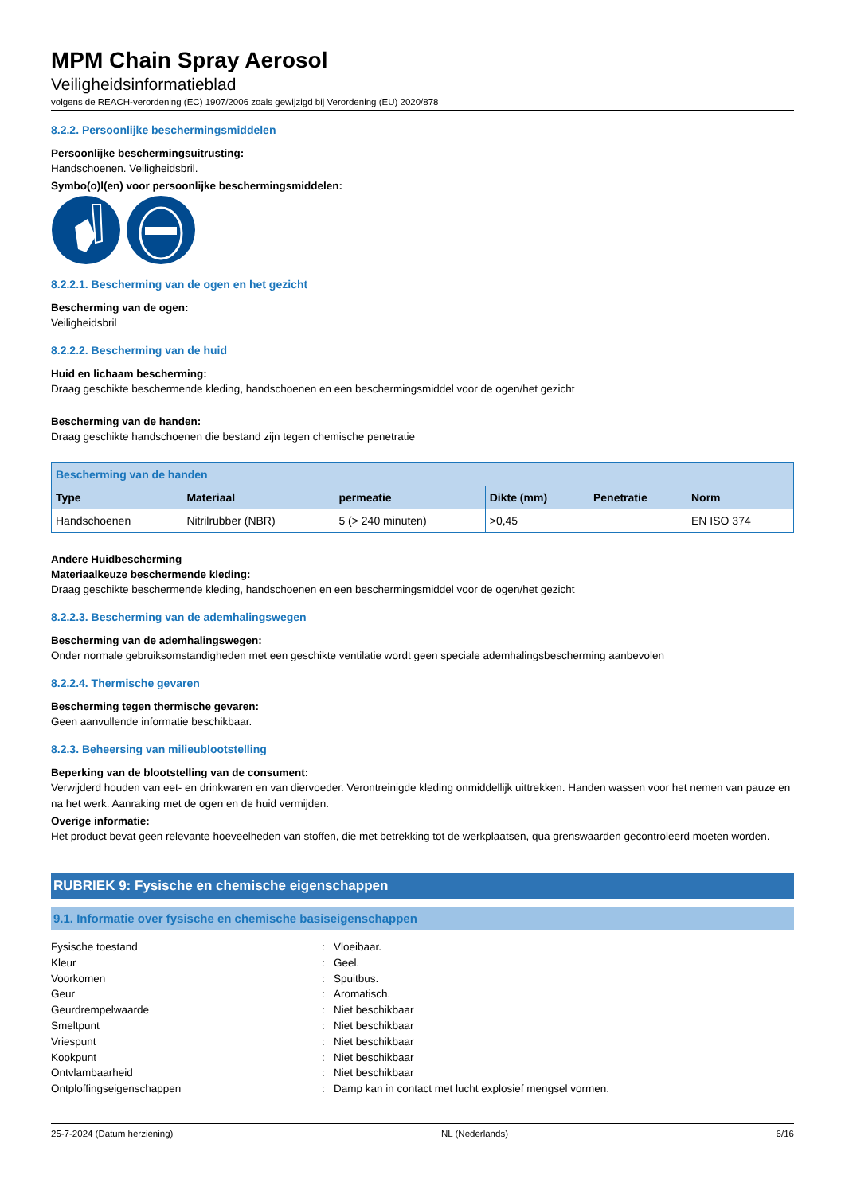MPM Chain Spray Aerosol
Veiligheidsinformatieblad
volgens de REACH-verordening (EC) 1907/2006 zoals gewijzigd bij Verordening (EU) 2020/878
8.2.2. Persoonlijke beschermingsmiddelen
Persoonlijke beschermingsuitrusting:
Handschoenen. Veiligheidsbril.
Symbo(o)l(en) voor persoonlijke beschermingsmiddelen:
8.2.2.1. Bescherming van de ogen en het gezicht
Bescherming van de ogen:
Veiligheidsbril
8.2.2.2. Bescherming van de huid
Huid en lichaam bescherming:
Draag geschikte beschermende kleding, handschoenen en een beschermingsmiddel voor de ogen/het gezicht
Bescherming van de handen:
Draag geschikte handschoenen die bestand zijn tegen chemische penetratie
| Bescherming van de handen | | | | | |
| --- | --- | --- | --- | --- | --- |
| Type | Materiaal | permeatie | Dikte (mm) | Penetratie | Norm |
| Handschoenen | Nitrilrubber (NBR) | 5 (> 240 minuten) | >0,45 | | EN ISO 374 |
Andere Huidbescherming
Materiaalkeuze beschermende kleding:
Draag geschikte beschermende kleding, handschoenen en een beschermingsmiddel voor de ogen/het gezicht
8.2.2.3. Bescherming van de ademhalingswegen
Bescherming van de ademhalingswegen:
Onder normale gebruiksomstandigheden met een geschikte ventilatie wordt geen speciale ademhalingsbescherming aanbevolen
8.2.2.4. Thermische gevaren
Bescherming tegen thermische gevaren:
Geen aanvullende informatie beschikbaar.
8.2.3. Beheersing van milieublootstelling
Beperking van de blootstelling van de consument:
Verwijderd houden van eet- en drinkwaren en van diervoeder. Verontreinigde kleding onmiddellijk uittrekken. Handen wassen voor het nemen van pauze en na het werk. Aanraking met de ogen en de huid vermijden.
Overige informatie:
Het product bevat geen relevante hoeveelheden van stoffen, die met betrekking tot de werkplaatsen, qua grenswaarden gecontroleerd moeten worden.
RUBRIEK 9: Fysische en chemische eigenschappen
9.1. Informatie over fysische en chemische basiseigenschappen
Fysische toestand: Vloeibaar. Kleur: Geel. Voorkomen: Spuitbus. Geur: Aromatisch. Geurdrempelwaarde: Niet beschikbaar Smeltpunt: Niet beschikbaar Vriespunt: Niet beschikbaar Kookpunt: Niet beschikbaar Ontvlambaarheid: Niet beschikbaar Ontploffingseigenschappen: Damp kan in contact met lucht explosief mengsel vormen.
25-7-2024 (Datum herziening) NL (Nederlands) 6/16